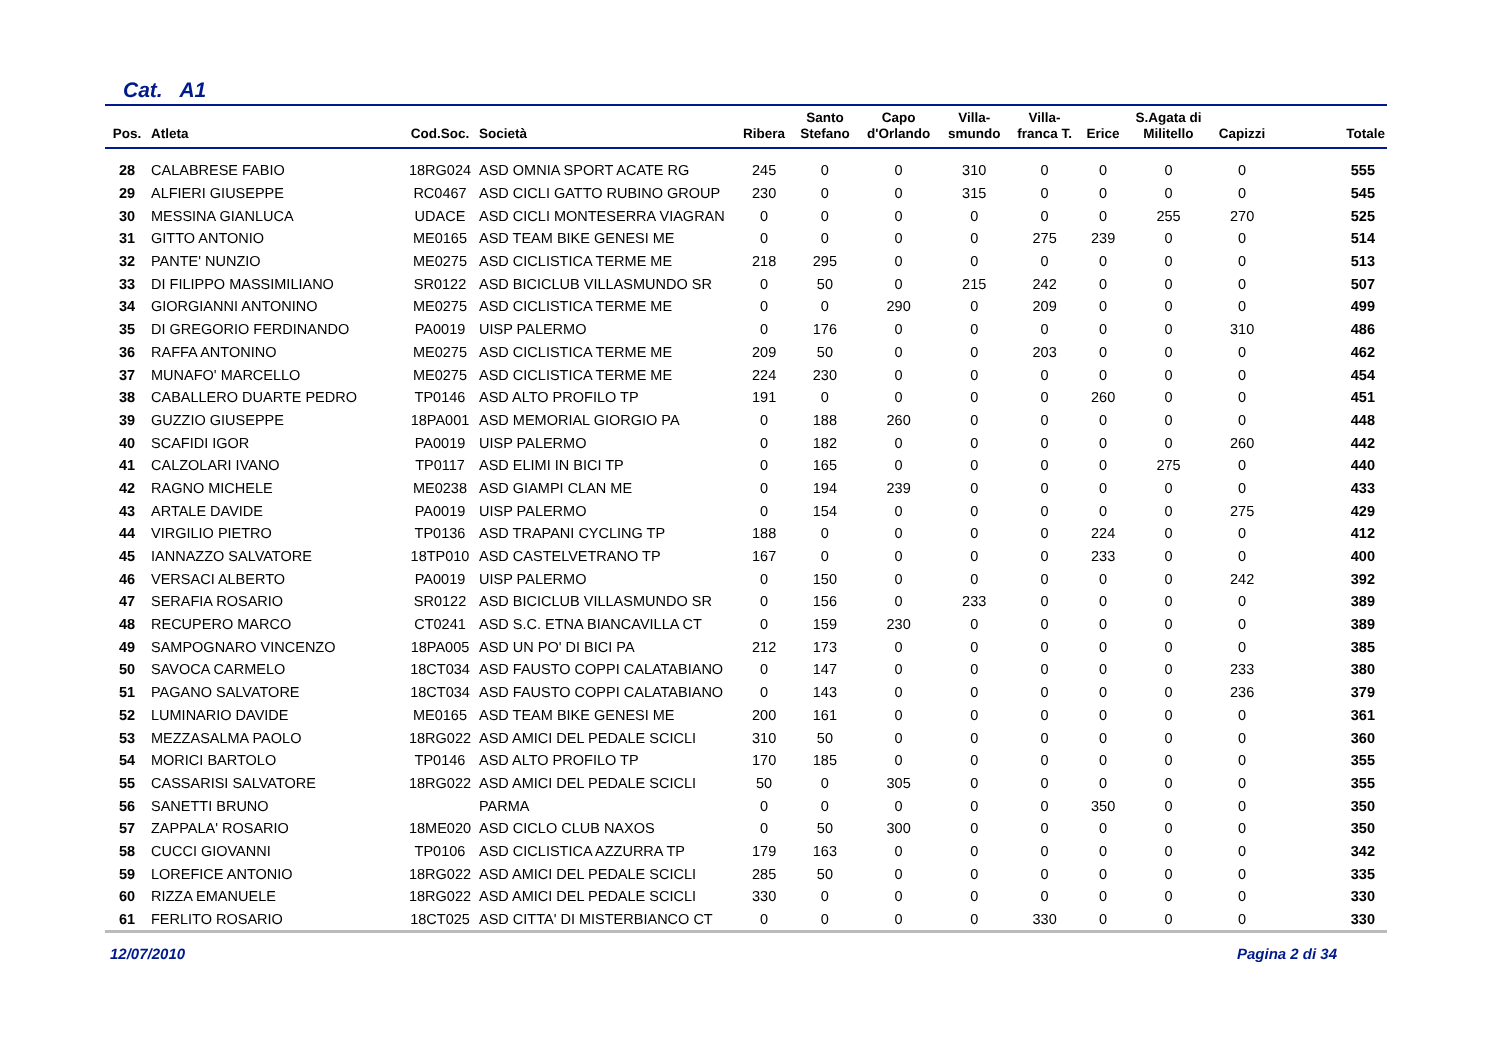Cat. A1
| Pos. | Atleta | Cod.Soc. | Società | Ribera | Santo Stefano | Capo d'Orlando | Villa- smundo | Villa- franca T. | Erice | S.Agata di Militello | Capizzi | Totale |
| --- | --- | --- | --- | --- | --- | --- | --- | --- | --- | --- | --- | --- |
| 28 | CALABRESE FABIO | 18RG024 | ASD OMNIA SPORT ACATE RG | 245 | 0 | 0 | 310 | 0 | 0 | 0 | 0 | 555 |
| 29 | ALFIERI GIUSEPPE | RC0467 | ASD CICLI GATTO RUBINO GROUP | 230 | 0 | 0 | 315 | 0 | 0 | 0 | 0 | 545 |
| 30 | MESSINA GIANLUCA | UDACE | ASD CICLI MONTESERRA VIAGRAN | 0 | 0 | 0 | 0 | 0 | 0 | 255 | 270 | 525 |
| 31 | GITTO ANTONIO | ME0165 | ASD TEAM BIKE GENESI ME | 0 | 0 | 0 | 0 | 275 | 239 | 0 | 0 | 514 |
| 32 | PANTE' NUNZIO | ME0275 | ASD CICLISTICA TERME ME | 218 | 295 | 0 | 0 | 0 | 0 | 0 | 0 | 513 |
| 33 | DI FILIPPO MASSIMILIANO | SR0122 | ASD BICICLUB VILLASMUNDO SR | 0 | 50 | 0 | 215 | 242 | 0 | 0 | 0 | 507 |
| 34 | GIORGIANNI ANTONINO | ME0275 | ASD CICLISTICA TERME ME | 0 | 0 | 290 | 0 | 209 | 0 | 0 | 0 | 499 |
| 35 | DI GREGORIO FERDINANDO | PA0019 | UISP PALERMO | 0 | 176 | 0 | 0 | 0 | 0 | 0 | 310 | 486 |
| 36 | RAFFA ANTONINO | ME0275 | ASD CICLISTICA TERME ME | 209 | 50 | 0 | 0 | 203 | 0 | 0 | 0 | 462 |
| 37 | MUNAFO' MARCELLO | ME0275 | ASD CICLISTICA TERME ME | 224 | 230 | 0 | 0 | 0 | 0 | 0 | 0 | 454 |
| 38 | CABALLERO DUARTE PEDRO | TP0146 | ASD ALTO PROFILO TP | 191 | 0 | 0 | 0 | 0 | 260 | 0 | 0 | 451 |
| 39 | GUZZIO GIUSEPPE | 18PA001 | ASD MEMORIAL GIORGIO PA | 0 | 188 | 260 | 0 | 0 | 0 | 0 | 0 | 448 |
| 40 | SCAFIDI IGOR | PA0019 | UISP PALERMO | 0 | 182 | 0 | 0 | 0 | 0 | 0 | 260 | 442 |
| 41 | CALZOLARI IVANO | TP0117 | ASD ELIMI IN BICI TP | 0 | 165 | 0 | 0 | 0 | 0 | 275 | 0 | 440 |
| 42 | RAGNO MICHELE | ME0238 | ASD GIAMPI CLAN ME | 0 | 194 | 239 | 0 | 0 | 0 | 0 | 0 | 433 |
| 43 | ARTALE DAVIDE | PA0019 | UISP PALERMO | 0 | 154 | 0 | 0 | 0 | 0 | 0 | 275 | 429 |
| 44 | VIRGILIO PIETRO | TP0136 | ASD TRAPANI CYCLING TP | 188 | 0 | 0 | 0 | 0 | 224 | 0 | 0 | 412 |
| 45 | IANNAZZO SALVATORE | 18TP010 | ASD CASTELVETRANO TP | 167 | 0 | 0 | 0 | 0 | 233 | 0 | 0 | 400 |
| 46 | VERSACI ALBERTO | PA0019 | UISP PALERMO | 0 | 150 | 0 | 0 | 0 | 0 | 0 | 242 | 392 |
| 47 | SERAFIA ROSARIO | SR0122 | ASD BICICLUB VILLASMUNDO SR | 0 | 156 | 0 | 233 | 0 | 0 | 0 | 0 | 389 |
| 48 | RECUPERO MARCO | CT0241 | ASD S.C. ETNA BIANCAVILLA CT | 0 | 159 | 230 | 0 | 0 | 0 | 0 | 0 | 389 |
| 49 | SAMPOGNARO VINCENZO | 18PA005 | ASD UN PO' DI BICI PA | 212 | 173 | 0 | 0 | 0 | 0 | 0 | 0 | 385 |
| 50 | SAVOCA CARMELO | 18CT034 | ASD FAUSTO COPPI CALATABIANO | 0 | 147 | 0 | 0 | 0 | 0 | 0 | 233 | 380 |
| 51 | PAGANO SALVATORE | 18CT034 | ASD FAUSTO COPPI CALATABIANO | 0 | 143 | 0 | 0 | 0 | 0 | 0 | 236 | 379 |
| 52 | LUMINARIO DAVIDE | ME0165 | ASD TEAM BIKE GENESI ME | 200 | 161 | 0 | 0 | 0 | 0 | 0 | 0 | 361 |
| 53 | MEZZASALMA PAOLO | 18RG022 | ASD AMICI DEL PEDALE SCICLI | 310 | 50 | 0 | 0 | 0 | 0 | 0 | 0 | 360 |
| 54 | MORICI BARTOLO | TP0146 | ASD ALTO PROFILO TP | 170 | 185 | 0 | 0 | 0 | 0 | 0 | 0 | 355 |
| 55 | CASSARISI SALVATORE | 18RG022 | ASD AMICI DEL PEDALE SCICLI | 50 | 0 | 305 | 0 | 0 | 0 | 0 | 0 | 355 |
| 56 | SANETTI BRUNO | | PARMA | 0 | 0 | 0 | 0 | 0 | 350 | 0 | 0 | 350 |
| 57 | ZAPPALA' ROSARIO | 18ME020 | ASD CICLO CLUB NAXOS | 0 | 50 | 300 | 0 | 0 | 0 | 0 | 0 | 350 |
| 58 | CUCCI GIOVANNI | TP0106 | ASD CICLISTICA AZZURRA TP | 179 | 163 | 0 | 0 | 0 | 0 | 0 | 0 | 342 |
| 59 | LOREFICE ANTONIO | 18RG022 | ASD AMICI DEL PEDALE SCICLI | 285 | 50 | 0 | 0 | 0 | 0 | 0 | 0 | 335 |
| 60 | RIZZA EMANUELE | 18RG022 | ASD AMICI DEL PEDALE SCICLI | 330 | 0 | 0 | 0 | 0 | 0 | 0 | 0 | 330 |
| 61 | FERLITO ROSARIO | 18CT025 | ASD CITTA' DI MISTERBIANCO CT | 0 | 0 | 0 | 0 | 330 | 0 | 0 | 0 | 330 |
12/07/2010 Pagina 2 di 34